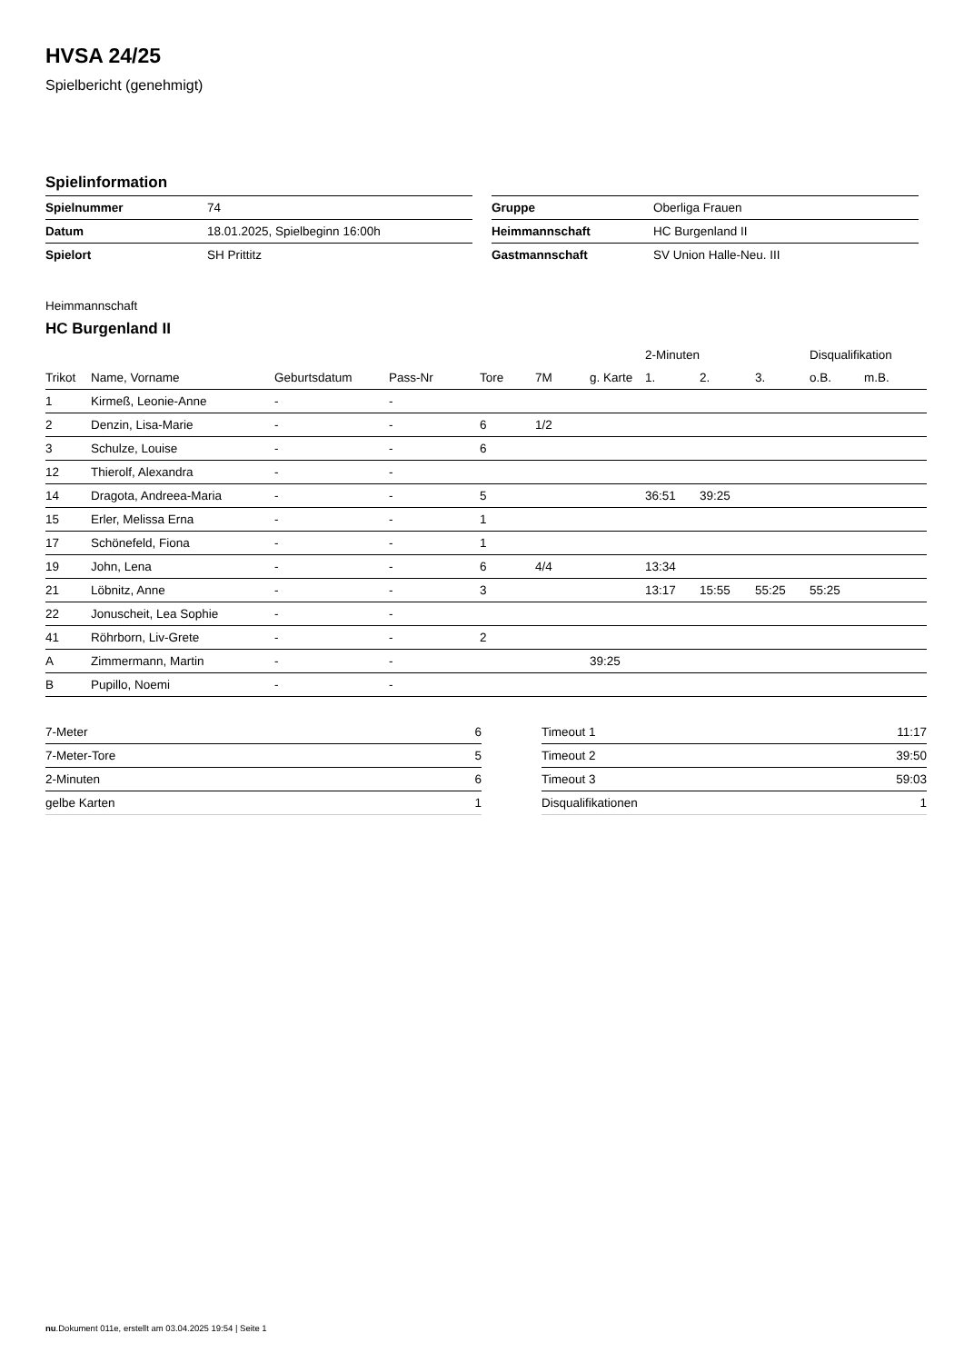HVSA 24/25
Spielbericht (genehmigt)
Spielinformation
| Spielnummer | 74 |
| Datum | 18.01.2025, Spielbeginn 16:00h |
| Spielort | SH Prittitz |
| Gruppe | Oberliga Frauen |
| Heimmannschaft | HC Burgenland II |
| Gastmannschaft | SV Union Halle-Neu. III |
Heimmannschaft
HC Burgenland II
| | | | | | | | 2-Minuten | | | Disqualifikation | |
| --- | --- | --- | --- | --- | --- | --- | --- | --- | --- | --- | --- |
| Trikot | Name, Vorname | Geburtsdatum | Pass-Nr | Tore | 7M | g. Karte | 1. | 2. | 3. | o.B. | m.B. |
| 1 | Kirmeß, Leonie-Anne | - | - | | | | | | | | |
| 2 | Denzin, Lisa-Marie | - | - | 6 | 1/2 | | | | | | |
| 3 | Schulze, Louise | - | - | 6 | | | | | | | |
| 12 | Thierolf, Alexandra | - | - | | | | | | | | |
| 14 | Dragota, Andreea-Maria | - | - | 5 | | | 36:51 | 39:25 | | | |
| 15 | Erler, Melissa Erna | - | - | 1 | | | | | | | |
| 17 | Schönefeld, Fiona | - | - | 1 | | | | | | | |
| 19 | John, Lena | - | - | 6 | 4/4 | | 13:34 | | | | |
| 21 | Löbnitz, Anne | - | - | 3 | | | 13:17 | 15:55 | 55:25 | 55:25 | |
| 22 | Jonuscheit, Lea Sophie | - | - | | | | | | | | |
| 41 | Röhrborn, Liv-Grete | - | - | 2 | | | | | | | |
| A | Zimmermann, Martin | - | - | | | 39:25 | | | | | |
| B | Pupillo, Noemi | - | - | | | | | | | | |
| 7-Meter | 6 |
| 7-Meter-Tore | 5 |
| 2-Minuten | 6 |
| gelbe Karten | 1 |
| Timeout 1 | 11:17 |
| Timeout 2 | 39:50 |
| Timeout 3 | 59:03 |
| Disqualifikationen | 1 |
nu.Dokument 011e, erstellt am 03.04.2025 19:54 | Seite 1